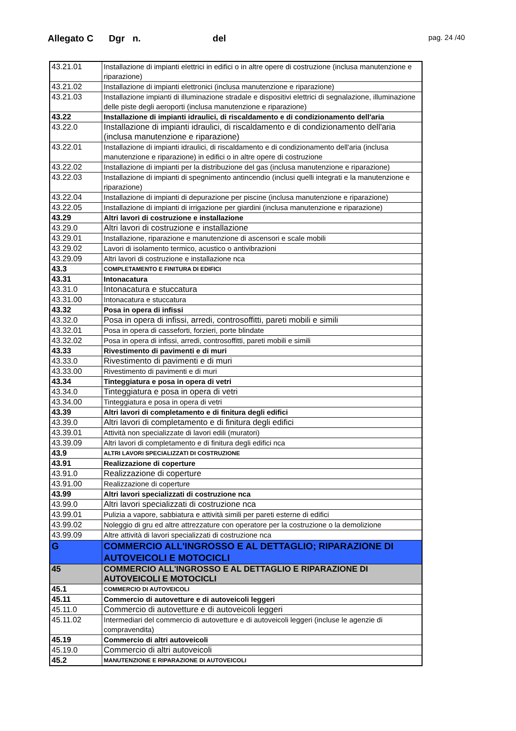Allegato C Dgr n. del
pag. 24 /40
| 43.21.01 | Installazione di impianti elettrici in edifici o in altre opere di costruzione (inclusa manutenzione e riparazione) |
| 43.21.02 | Installazione di impianti elettronici (inclusa manutenzione e riparazione) |
| 43.21.03 | Installazione impianti di illuminazione stradale e dispositivi elettrici di segnalazione, illuminazione delle piste degli aeroporti (inclusa manutenzione e riparazione) |
| 43.22 | Installazione di impianti idraulici, di riscaldamento e di condizionamento dell'aria |
| 43.22.0 | Installazione di impianti idraulici, di riscaldamento e di condizionamento dell'aria (inclusa manutenzione e riparazione) |
| 43.22.01 | Installazione di impianti idraulici, di riscaldamento e di condizionamento dell'aria (inclusa manutenzione e riparazione) in edifici o in altre opere di costruzione |
| 43.22.02 | Installazione di impianti per la distribuzione del gas (inclusa manutenzione e riparazione) |
| 43.22.03 | Installazione di impianti di spegnimento antincendio (inclusi quelli integrati e la manutenzione e riparazione) |
| 43.22.04 | Installazione di impianti di depurazione per piscine (inclusa manutenzione e riparazione) |
| 43.22.05 | Installazione di impianti di irrigazione per giardini (inclusa manutenzione e riparazione) |
| 43.29 | Altri lavori di costruzione e installazione |
| 43.29.0 | Altri lavori di costruzione e installazione |
| 43.29.01 | Installazione, riparazione e manutenzione di ascensori e scale mobili |
| 43.29.02 | Lavori di isolamento termico, acustico o antivibrazioni |
| 43.29.09 | Altri lavori di costruzione e installazione nca |
| 43.3 | COMPLETAMENTO E FINITURA DI EDIFICI |
| 43.31 | Intonacatura |
| 43.31.0 | Intonacatura e stuccatura |
| 43.31.00 | Intonacatura e stuccatura |
| 43.32 | Posa in opera di infissi |
| 43.32.0 | Posa in opera di infissi, arredi, controsoffitti, pareti mobili e simili |
| 43.32.01 | Posa in opera di casseforti, forzieri, porte blindate |
| 43.32.02 | Posa in opera di infissi, arredi, controsoffitti, pareti mobili e simili |
| 43.33 | Rivestimento di pavimenti e di muri |
| 43.33.0 | Rivestimento di pavimenti e di muri |
| 43.33.00 | Rivestimento di pavimenti e di muri |
| 43.34 | Tinteggiatura e posa in opera di vetri |
| 43.34.0 | Tinteggiatura e posa in opera di vetri |
| 43.34.00 | Tinteggiatura e posa in opera di vetri |
| 43.39 | Altri lavori di completamento e di finitura degli edifici |
| 43.39.0 | Altri lavori di completamento e di finitura degli edifici |
| 43.39.01 | Attività non specializzate di lavori edili (muratori) |
| 43.39.09 | Altri lavori di completamento e di finitura degli edifici nca |
| 43.9 | ALTRI LAVORI SPECIALIZZATI DI COSTRUZIONE |
| 43.91 | Realizzazione di coperture |
| 43.91.0 | Realizzazione di coperture |
| 43.91.00 | Realizzazione di coperture |
| 43.99 | Altri lavori specializzati di costruzione nca |
| 43.99.0 | Altri lavori specializzati di costruzione nca |
| 43.99.01 | Pulizia a vapore, sabbiatura e attività simili per pareti esterne di edifici |
| 43.99.02 | Noleggio di gru ed altre attrezzature con operatore per la costruzione o la demolizione |
| 43.99.09 | Altre attività di lavori specializzati di costruzione nca |
| G | COMMERCIO ALL'INGROSSO E AL DETTAGLIO; RIPARAZIONE DI AUTOVEICOLI E MOTOCICLI |
| 45 | COMMERCIO ALL'INGROSSO E AL DETTAGLIO E RIPARAZIONE DI AUTOVEICOLI E MOTOCICLI |
| 45.1 | COMMERCIO DI AUTOVEICOLI |
| 45.11 | Commercio di autovetture e di autoveicoli leggeri |
| 45.11.0 | Commercio di autovetture e di autoveicoli leggeri |
| 45.11.02 | Intermediari del commercio di autovetture e di autoveicoli leggeri (incluse le agenzie di compravendita) |
| 45.19 | Commercio di altri autoveicoli |
| 45.19.0 | Commercio di altri autoveicoli |
| 45.2 | MANUTENZIONE E RIPARAZIONE DI AUTOVEICOLI |